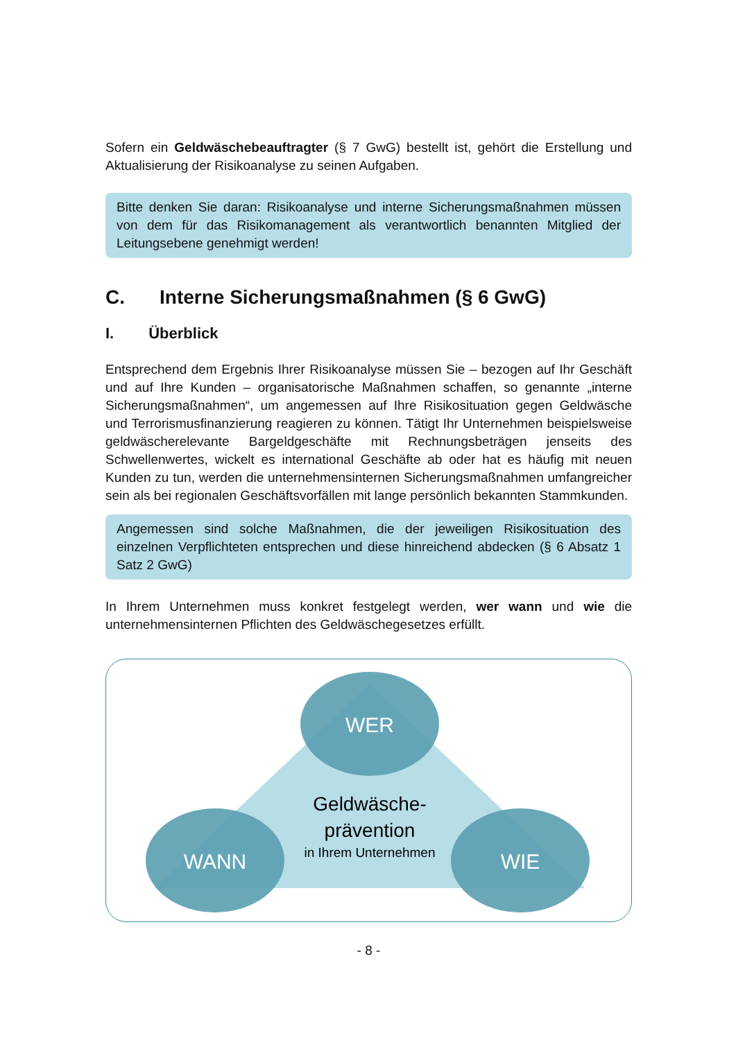Sofern ein Geldwäschebeauftragter (§ 7 GwG) bestellt ist, gehört die Erstellung und Aktualisierung der Risikoanalyse zu seinen Aufgaben.
Bitte denken Sie daran: Risikoanalyse und interne Sicherungsmaßnahmen müssen von dem für das Risikomanagement als verantwortlich benannten Mitglied der Leitungsebene genehmigt werden!
C. Interne Sicherungsmaßnahmen (§ 6 GwG)
I. Überblick
Entsprechend dem Ergebnis Ihrer Risikoanalyse müssen Sie – bezogen auf Ihr Geschäft und auf Ihre Kunden – organisatorische Maßnahmen schaffen, so genannte „interne Sicherungsmaßnahmen“, um angemessen auf Ihre Risikosituation gegen Geldwäsche und Terrorismusfinanzierung reagieren zu können. Tätigt Ihr Unternehmen beispielsweise geldwäscherelevante Bargeldgeschäfte mit Rechnungsbeträgen jenseits des Schwellenwertes, wickelt es international Geschäfte ab oder hat es häufig mit neuen Kunden zu tun, werden die unternehmensinternen Sicherungsmaßnahmen umfangreicher sein als bei regionalen Geschäftsvorfällen mit lange persönlich bekannten Stammkunden.
Angemessen sind solche Maßnahmen, die der jeweiligen Risikosituation des einzelnen Verpflichteten entsprechen und diese hinreichend abdecken (§ 6 Absatz 1 Satz 2 GwG)
In Ihrem Unternehmen muss konkret festgelegt werden, wer wann und wie die unternehmensinternen Pflichten des Geldwäschegesetzes erfüllt.
WER
WANN
WIE
Geldwäsche-
prävention
in Ihrem Unternehmen
- 8 -